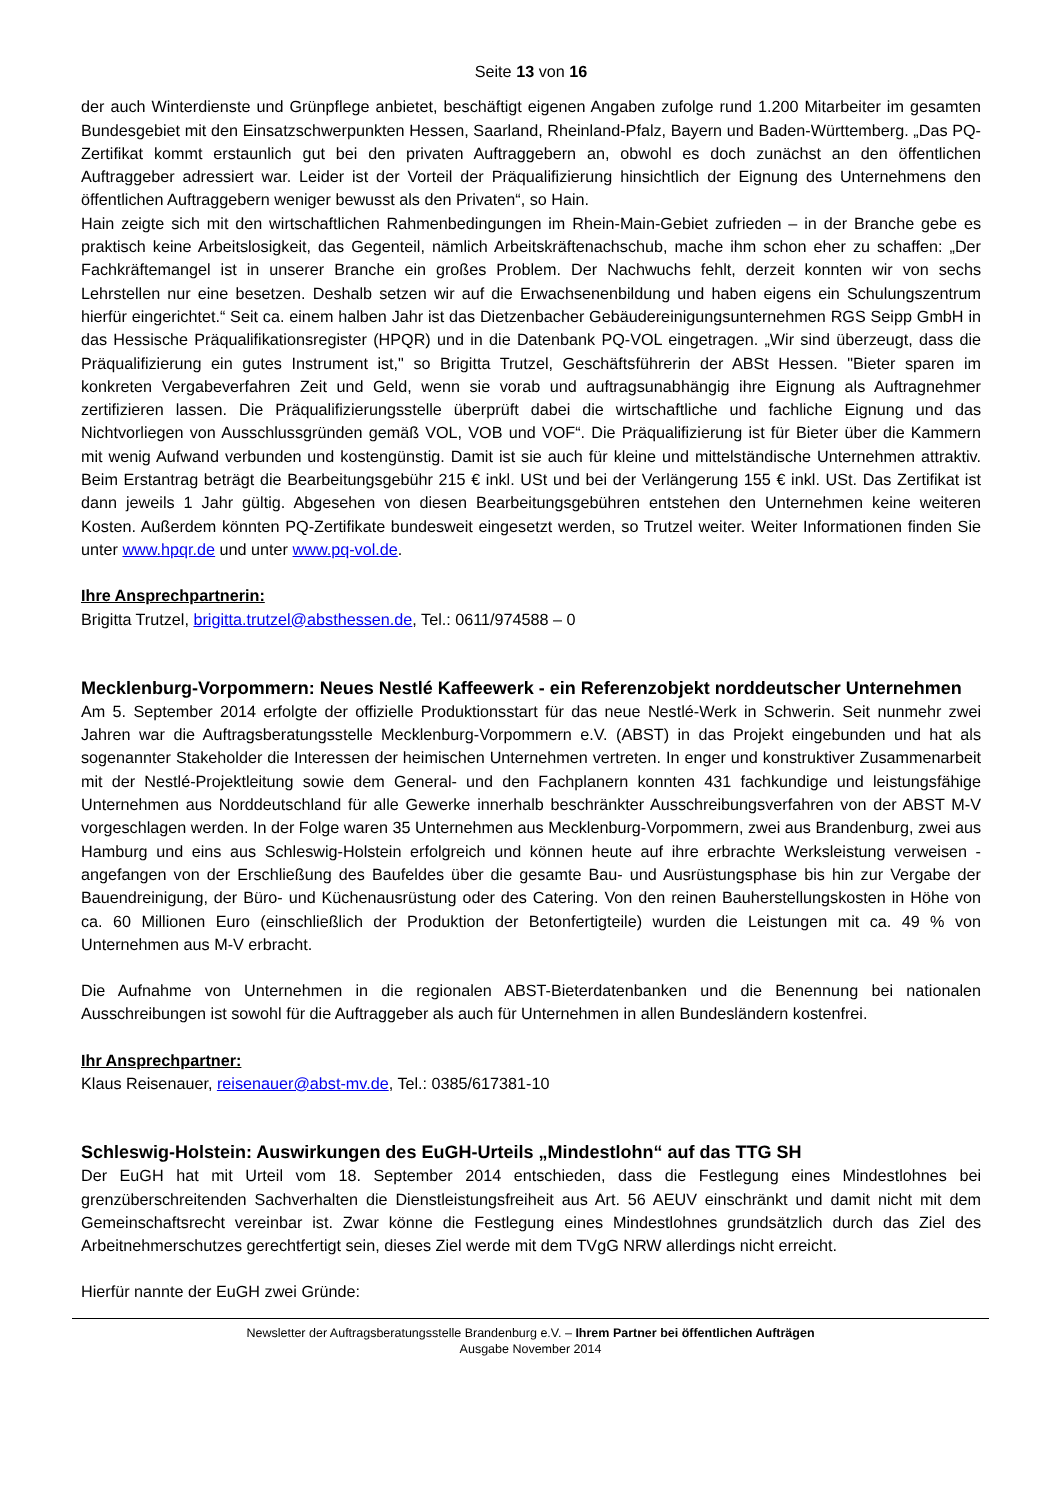Seite 13 von 16
der auch Winterdienste und Grünpflege anbietet, beschäftigt eigenen Angaben zufolge rund 1.200 Mitarbeiter im gesamten Bundesgebiet mit den Einsatzschwerpunkten Hessen, Saarland, Rheinland-Pfalz, Bayern und Baden-Württemberg. „Das PQ-Zertifikat kommt erstaunlich gut bei den privaten Auftraggebern an, obwohl es doch zunächst an den öffentlichen Auftraggeber adressiert war. Leider ist der Vorteil der Präqualifizierung hinsichtlich der Eignung des Unternehmens den öffentlichen Auftraggebern weniger bewusst als den Privaten“, so Hain.
Hain zeigte sich mit den wirtschaftlichen Rahmenbedingungen im Rhein-Main-Gebiet zufrieden – in der Branche gebe es praktisch keine Arbeitslosigkeit, das Gegenteil, nämlich Arbeitskräftenachschub, mache ihm schon eher zu schaffen: „Der Fachkräftemangel ist in unserer Branche ein großes Problem. Der Nachwuchs fehlt, derzeit konnten wir von sechs Lehrstellen nur eine besetzen. Deshalb setzen wir auf die Erwachsenenbildung und haben eigens ein Schulungszentrum hierfür eingerichtet.“ Seit ca. einem halben Jahr ist das Dietzenbacher Gebäudereinigungsunternehmen RGS Seipp GmbH in das Hessische Präqualifikationsregister (HPQR) und in die Datenbank PQ-VOL eingetragen. „Wir sind überzeugt, dass die Präqualifizierung ein gutes Instrument ist," so Brigitta Trutzel, Geschäftsführerin der ABSt Hessen. "Bieter sparen im konkreten Vergabeverfahren Zeit und Geld, wenn sie vorab und auftragsunabhängig ihre Eignung als Auftragnehmer zertifizieren lassen. Die Präqualifizierungsstelle überprüft dabei die wirtschaftliche und fachliche Eignung und das Nichtvorliegen von Ausschlussgründen gemäß VOL, VOB und VOF“. Die Präqualifizierung ist für Bieter über die Kammern mit wenig Aufwand verbunden und kostengünstig. Damit ist sie auch für kleine und mittelständische Unternehmen attraktiv. Beim Erstantrag beträgt die Bearbeitungsgebühr 215 € inkl. USt und bei der Verlängerung 155 € inkl. USt. Das Zertifikat ist dann jeweils 1 Jahr gültig. Abgesehen von diesen Bearbeitungsgebühren entstehen den Unternehmen keine weiteren Kosten. Außerdem könnten PQ-Zertifikate bundesweit eingesetzt werden, so Trutzel weiter. Weiter Informationen finden Sie unter www.hpqr.de und unter www.pq-vol.de.
Ihre Ansprechpartnerin:
Brigitta Trutzel, brigitta.trutzel@absthessen.de, Tel.: 0611/974588 – 0
Mecklenburg-Vorpommern: Neues Nestlé Kaffeewerk - ein Referenzobjekt norddeutscher Unternehmen
Am 5. September 2014 erfolgte der offizielle Produktionsstart für das neue Nestlé-Werk in Schwerin. Seit nunmehr zwei Jahren war die Auftragsberatungsstelle Mecklenburg-Vorpommern e.V. (ABST) in das Projekt eingebunden und hat als sogenannter Stakeholder die Interessen der heimischen Unternehmen vertreten. In enger und konstruktiver Zusammenarbeit mit der Nestlé-Projektleitung sowie dem General- und den Fachplanern konnten 431 fachkundige und leistungsfähige Unternehmen aus Norddeutschland für alle Gewerke innerhalb beschränkter Ausschreibungsverfahren von der ABST M-V vorgeschlagen werden. In der Folge waren 35 Unternehmen aus Mecklenburg-Vorpommern, zwei aus Brandenburg, zwei aus Hamburg und eins aus Schleswig-Holstein erfolgreich und können heute auf ihre erbrachte Werksleistung verweisen - angefangen von der Erschließung des Baufeldes über die gesamte Bau- und Ausrüstungsphase bis hin zur Vergabe der Bauendreinigung, der Büro- und Küchenausrüstung oder des Catering. Von den reinen Bauherstellungskosten in Höhe von ca. 60 Millionen Euro (einschließlich der Produktion der Betonfertigteile) wurden die Leistungen mit ca. 49 % von Unternehmen aus M-V erbracht.
Die Aufnahme von Unternehmen in die regionalen ABST-Bieterdatenbanken und die Benennung bei nationalen Ausschreibungen ist sowohl für die Auftraggeber als auch für Unternehmen in allen Bundesländern kostenfrei.
Ihr Ansprechpartner:
Klaus Reisenauer, reisenauer@abst-mv.de, Tel.: 0385/617381-10
Schleswig-Holstein: Auswirkungen des EuGH-Urteils „Mindestlohn“ auf das TTG SH
Der EuGH hat mit Urteil vom 18. September 2014 entschieden, dass die Festlegung eines Mindestlohnes bei grenzüberschreitenden Sachverhalten die Dienstleistungsfreiheit aus Art. 56 AEUV einschränkt und damit nicht mit dem Gemeinschaftsrecht vereinbar ist. Zwar könne die Festlegung eines Mindestlohnes grundsätzlich durch das Ziel des Arbeitnehmerschutzes gerechtfertigt sein, dieses Ziel werde mit dem TVgG NRW allerdings nicht erreicht.
Hierfür nannte der EuGH zwei Gründe:
Newsletter der Auftragsberatungsstelle Brandenburg e.V. – Ihrem Partner bei öffentlichen Aufträgen
Ausgabe November 2014